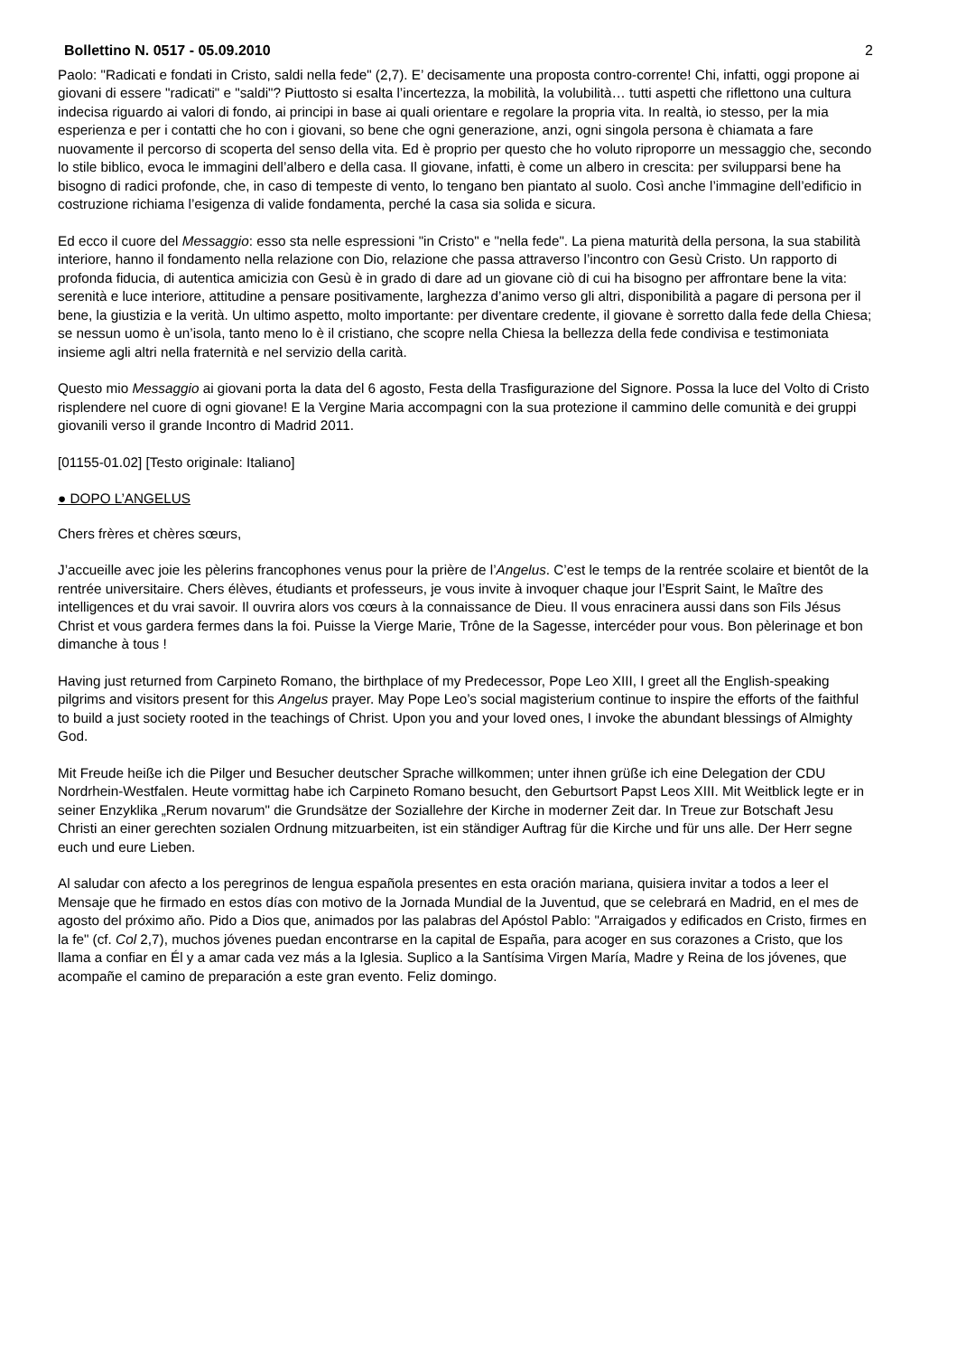Bollettino N. 0517 - 05.09.2010 2
Paolo: "Radicati e fondati in Cristo, saldi nella fede" (2,7). E’ decisamente una proposta contro-corrente! Chi, infatti, oggi propone ai giovani di essere "radicati" e "saldi"? Piuttosto si esalta l’incertezza, la mobilità, la volubilità… tutti aspetti che riflettono una cultura indecisa riguardo ai valori di fondo, ai principi in base ai quali orientare e regolare la propria vita. In realtà, io stesso, per la mia esperienza e per i contatti che ho con i giovani, so bene che ogni generazione, anzi, ogni singola persona è chiamata a fare nuovamente il percorso di scoperta del senso della vita. Ed è proprio per questo che ho voluto riproporre un messaggio che, secondo lo stile biblico, evoca le immagini dell’albero e della casa. Il giovane, infatti, è come un albero in crescita: per svilupparsi bene ha bisogno di radici profonde, che, in caso di tempeste di vento, lo tengano ben piantato al suolo. Così anche l’immagine dell’edificio in costruzione richiama l’esigenza di valide fondamenta, perché la casa sia solida e sicura.
Ed ecco il cuore del Messaggio: esso sta nelle espressioni "in Cristo" e "nella fede". La piena maturità della persona, la sua stabilità interiore, hanno il fondamento nella relazione con Dio, relazione che passa attraverso l’incontro con Gesù Cristo. Un rapporto di profonda fiducia, di autentica amicizia con Gesù è in grado di dare ad un giovane ciò di cui ha bisogno per affrontare bene la vita: serenità e luce interiore, attitudine a pensare positivamente, larghezza d’animo verso gli altri, disponibilità a pagare di persona per il bene, la giustizia e la verità. Un ultimo aspetto, molto importante: per diventare credente, il giovane è sorretto dalla fede della Chiesa; se nessun uomo è un’isola, tanto meno lo è il cristiano, che scopre nella Chiesa la bellezza della fede condivisa e testimoniata insieme agli altri nella fraternità e nel servizio della carità.
Questo mio Messaggio ai giovani porta la data del 6 agosto, Festa della Trasfigurazione del Signore. Possa la luce del Volto di Cristo risplendere nel cuore di ogni giovane! E la Vergine Maria accompagni con la sua protezione il cammino delle comunità e dei gruppi giovanili verso il grande Incontro di Madrid 2011.
[01155-01.02] [Testo originale: Italiano]
● DOPO L’ANGELUS
Chers frères et chères sœurs,
J’accueille avec joie les pèlerins francophones venus pour la prière de l’Angelus. C’est le temps de la rentrée scolaire et bientôt de la rentrée universitaire. Chers élèves, étudiants et professeurs, je vous invite à invoquer chaque jour l’Esprit Saint, le Maître des intelligences et du vrai savoir. Il ouvrira alors vos cœurs à la connaissance de Dieu. Il vous enracinera aussi dans son Fils Jésus Christ et vous gardera fermes dans la foi. Puisse la Vierge Marie, Trône de la Sagesse, intercéder pour vous. Bon pèlerinage et bon dimanche à tous !
Having just returned from Carpineto Romano, the birthplace of my Predecessor, Pope Leo XIII, I greet all the English-speaking pilgrims and visitors present for this Angelus prayer. May Pope Leo’s social magisterium continue to inspire the efforts of the faithful to build a just society rooted in the teachings of Christ. Upon you and your loved ones, I invoke the abundant blessings of Almighty God.
Mit Freude heiße ich die Pilger und Besucher deutscher Sprache willkommen; unter ihnen grüße ich eine Delegation der CDU Nordrhein-Westfalen. Heute vormittag habe ich Carpineto Romano besucht, den Geburtsort Papst Leos XIII. Mit Weitblick legte er in seiner Enzyklika „Rerum novarum" die Grundsätze der Soziallehre der Kirche in moderner Zeit dar. In Treue zur Botschaft Jesu Christi an einer gerechten sozialen Ordnung mitzuarbeiten, ist ein ständiger Auftrag für die Kirche und für uns alle. Der Herr segne euch und eure Lieben.
Al saludar con afecto a los peregrinos de lengua española presentes en esta oración mariana, quisiera invitar a todos a leer el Mensaje que he firmado en estos días con motivo de la Jornada Mundial de la Juventud, que se celebrará en Madrid, en el mes de agosto del próximo año. Pido a Dios que, animados por las palabras del Apóstol Pablo: "Arraigados y edificados en Cristo, firmes en la fe" (cf. Col 2,7), muchos jóvenes puedan encontrarse en la capital de España, para acoger en sus corazones a Cristo, que los llama a confiar en Él y a amar cada vez más a la Iglesia. Suplico a la Santísima Virgen María, Madre y Reina de los jóvenes, que acompañe el camino de preparación a este gran evento. Feliz domingo.